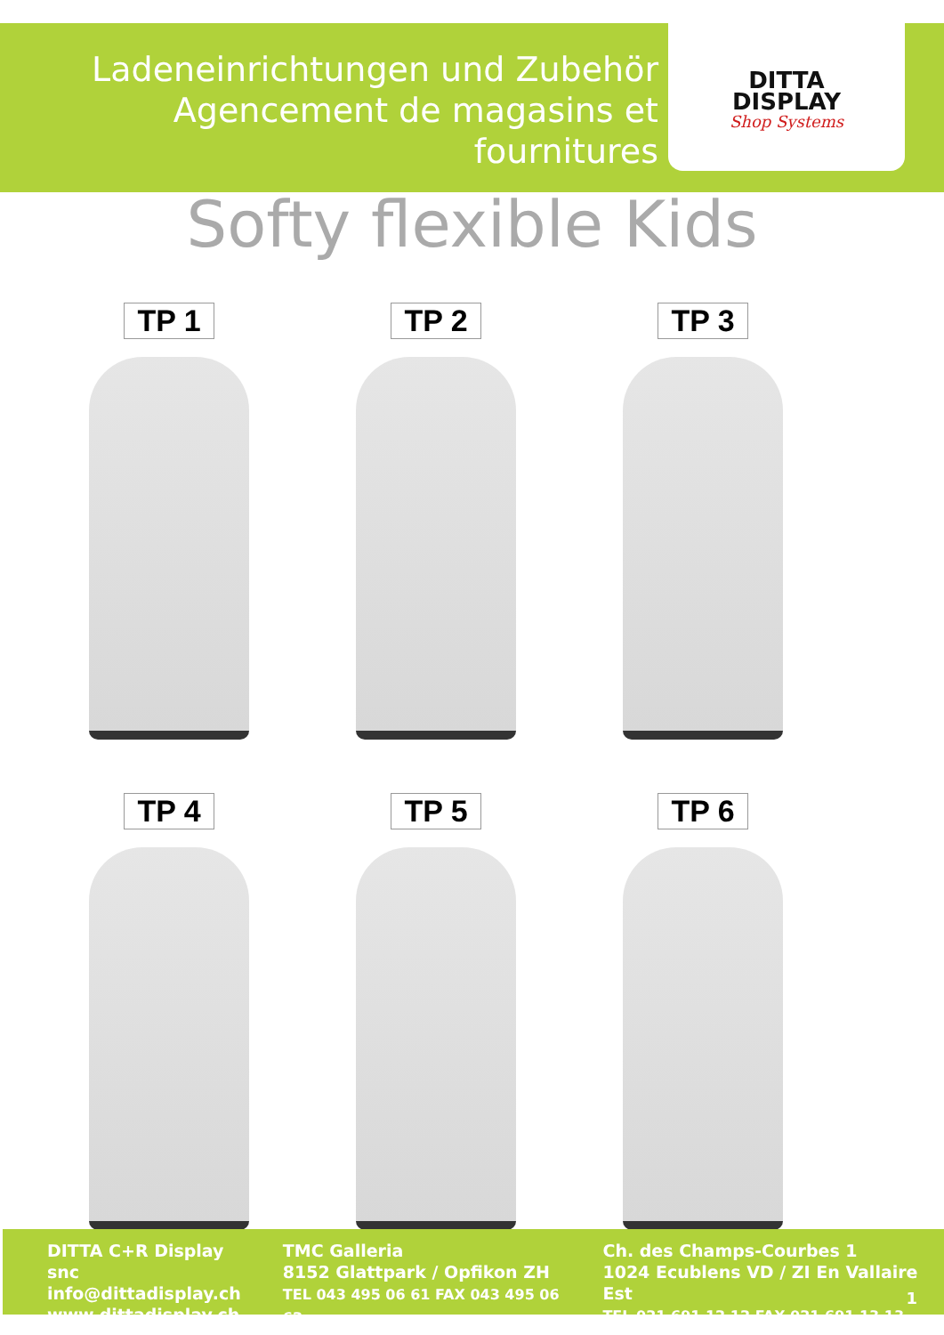Ladeneinrichtungen und Zubehör
Agencement de magasins et fournitures
DITTA
DISPLAY
Shop Systems
Softy flexible Kids
TP 1
TP 2
TP 3
TP 4
TP 5
TP 6
DITTA C+R Display snc
info@dittadisplay.ch
www.dittadisplay.ch
TMC Galleria
8152 Glattpark / Opfikon ZH
TEL 043 495 06 61 FAX 043 495 06 62
Ch. des Champs-Courbes 1
1024 Ecublens VD / ZI En Vallaire Est
TEL 021 691 12 12 FAX 021 691 13 13
1